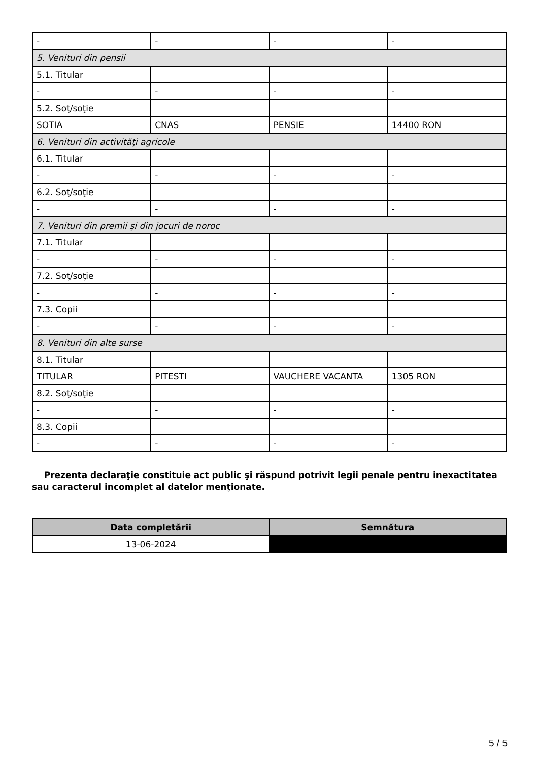| - | - | - | - |
| 5. Venituri din pensii | | | |
| 5.1. Titular | | | |
| - | - | - | - |
| 5.2. Soţ/soţie | | | |
| SOTIA | CNAS | PENSIE | 14400 RON |
| 6. Venituri din activităţi agricole | | | |
| 6.1. Titular | | | |
| - | - | - | - |
| 6.2. Soţ/soţie | | | |
| - | - | - | - |
| 7. Venituri din premii şi din jocuri de noroc | | | |
| 7.1. Titular | | | |
| - | - | - | - |
| 7.2. Soţ/soţie | | | |
| - | - | - | - |
| 7.3. Copii | | | |
| - | - | - | - |
| 8. Venituri din alte surse | | | |
| 8.1. Titular | | | |
| TITULAR | PITESTI | VAUCHERE VACANTA | 1305 RON |
| 8.2. Soţ/soţie | | | |
| - | - | - | - |
| 8.3. Copii | | | |
| - | - | - | - |
Prezenta declaraţie constituie act public şi răspund potrivit legii penale pentru inexactitatea sau caracterul incomplet al datelor menţionate.
| Data completării | Semnătura |
| --- | --- |
| 13-06-2024 | |
5 / 5